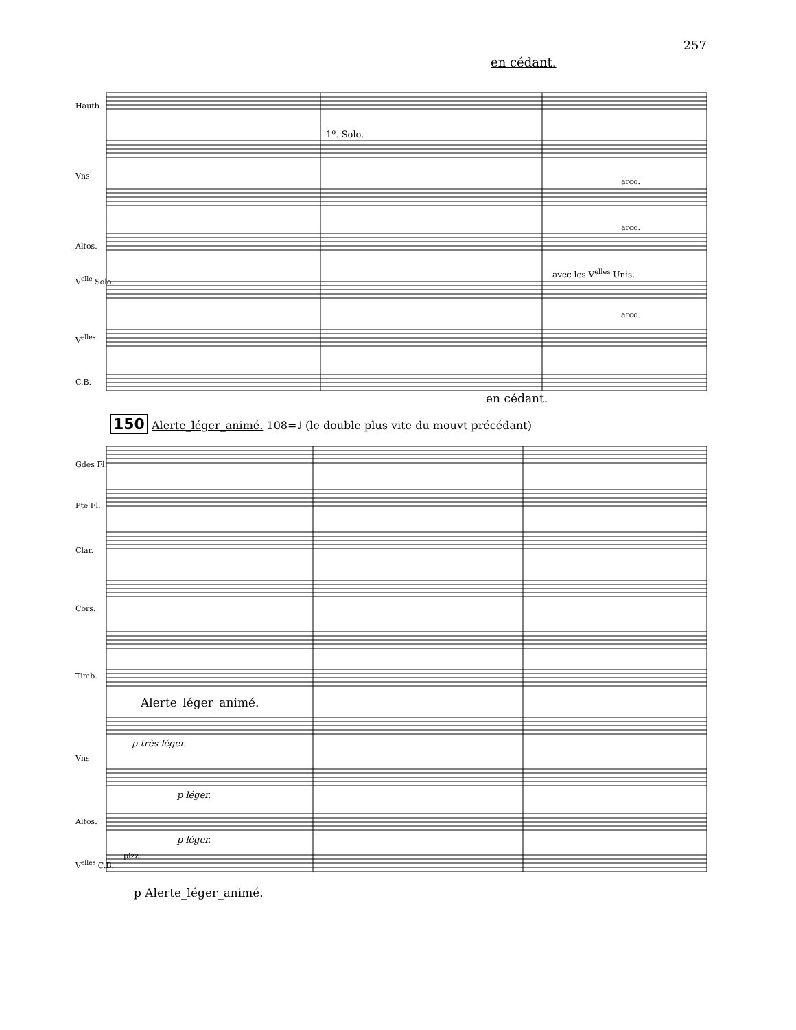257
en cédant.
Hautb.
1º. Solo.
Vns
arco.
Altos.
arco.
avec les V<sup>elles</sup> Unis.
V<sup>elle</sup> Solo.
arco.
V<sup>elles</sup>
C.B.
en cédant.
150 Alerte_léger_animé. 108=♩ (le double plus vite du mouvt précédant)
Gdes Fl.
Pte Fl.
Clar.
Cors.
Timb.
Alerte_léger_animé.
p très léger.
Vns
p léger.
Altos.
p léger.
pizz.
V<sup>elles</sup> C.B.
p Alerte_léger_animé.